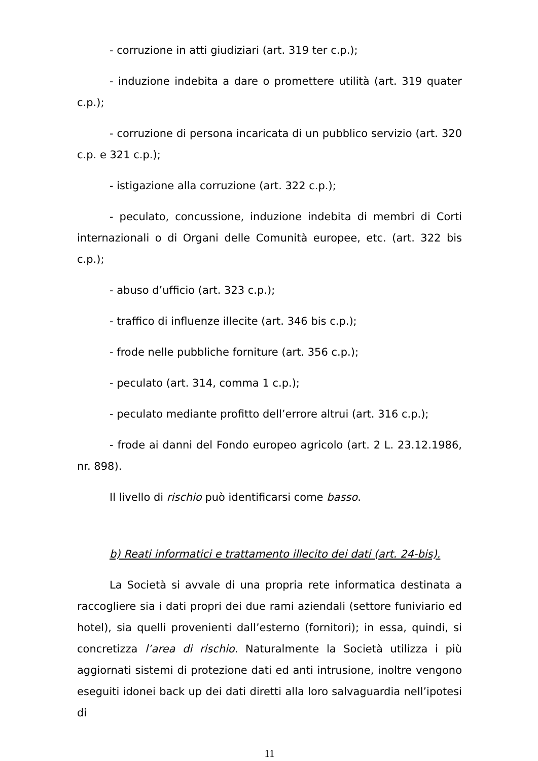- corruzione in atti giudiziari (art. 319 ter c.p.);
- induzione indebita a dare o promettere utilità (art. 319 quater c.p.);
- corruzione di persona incaricata di un pubblico servizio (art. 320 c.p. e 321 c.p.);
- istigazione alla corruzione (art. 322 c.p.);
- peculato, concussione, induzione indebita di membri di Corti internazionali o di Organi delle Comunità europee, etc. (art. 322 bis c.p.);
- abuso d’ufficio (art. 323 c.p.);
- traffico di influenze illecite (art. 346 bis c.p.);
- frode nelle pubbliche forniture (art. 356 c.p.);
- peculato (art. 314, comma 1 c.p.);
- peculato mediante profitto dell’errore altrui (art. 316 c.p.);
- frode ai danni del Fondo europeo agricolo (art. 2 L. 23.12.1986, nr. 898).
Il livello di rischio può identificarsi come basso.
b) Reati informatici e trattamento illecito dei dati (art. 24-bis).
La Società si avvale di una propria rete informatica destinata a raccogliere sia i dati propri dei due rami aziendali (settore funiviario ed hotel), sia quelli provenienti dall’esterno (fornitori); in essa, quindi, si concretizza l’area di rischio. Naturalmente la Società utilizza i più aggiornati sistemi di protezione dati ed anti intrusione, inoltre vengono eseguiti idonei back up dei dati diretti alla loro salvaguardia nell’ipotesi di
11